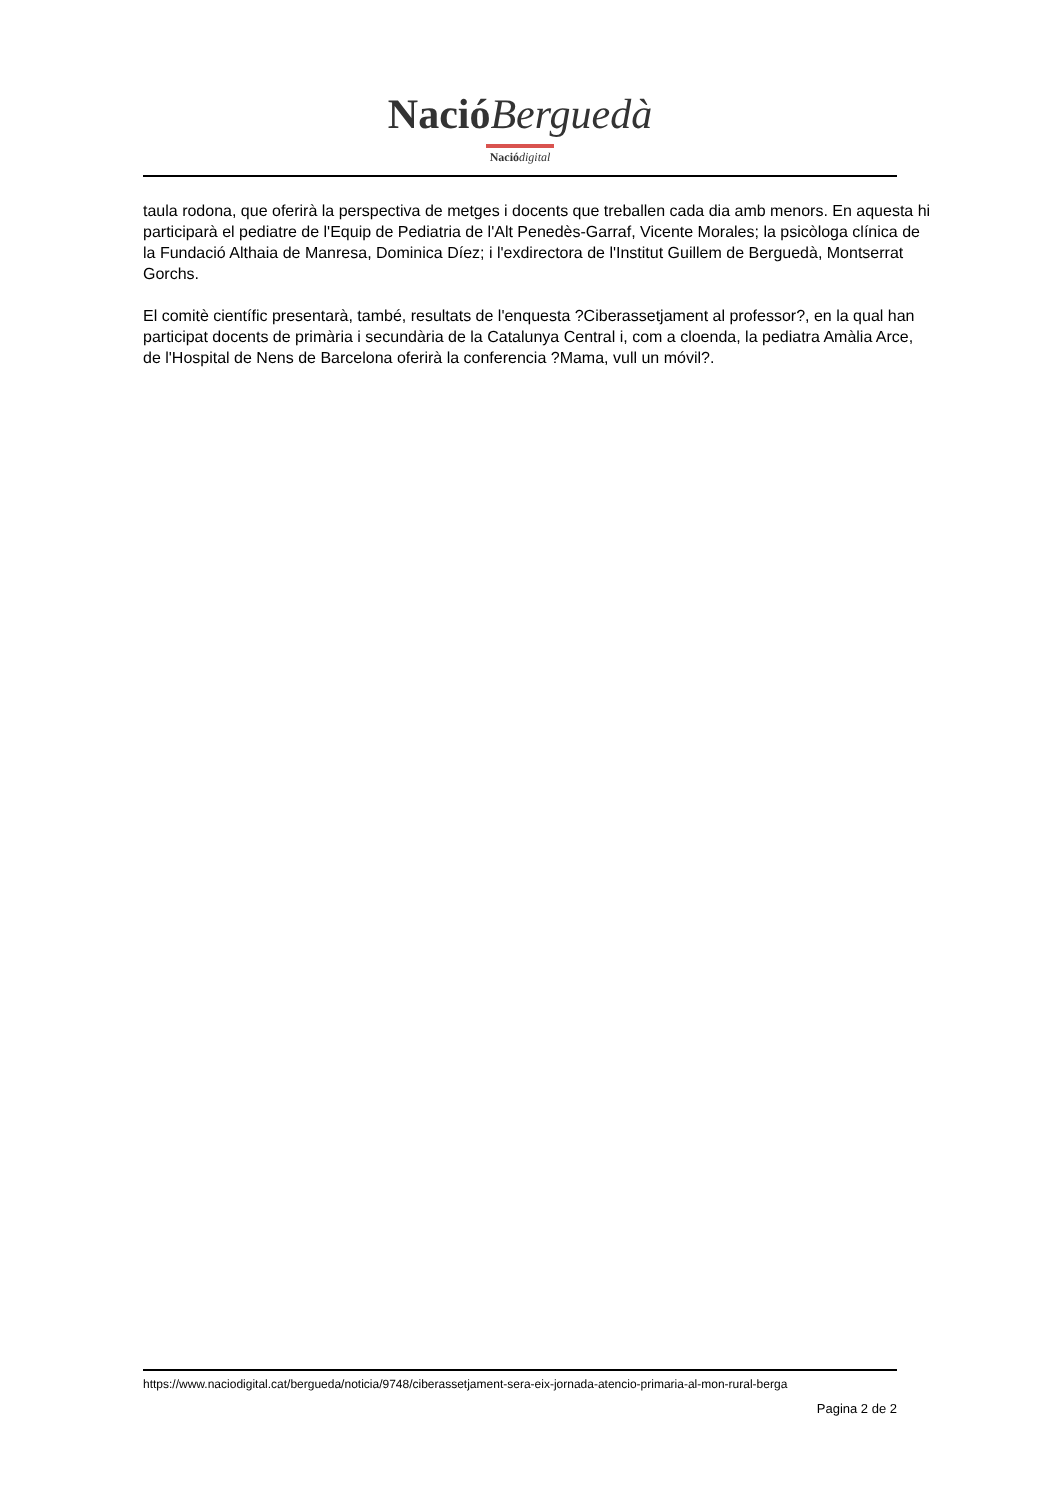Nació Berguedà
Nació digital
taula rodona, que oferirà la perspectiva de metges i docents que treballen cada dia amb menors. En aquesta hi participarà el pediatre de l'Equip de Pediatria de l'Alt Penedès-Garraf, Vicente Morales; la psicòloga clínica de la Fundació Althaia de Manresa, Dominica Díez; i l'exdirectora de l'Institut Guillem de Berguedà, Montserrat Gorchs.
El comitè científic presentarà, també, resultats de l'enquesta ?Ciberassetjament al professor?, en la qual han participat docents de primària i secundària de la Catalunya Central i, com a cloenda, la pediatra Amàlia Arce, de l'Hospital de Nens de Barcelona oferirà la conferencia ?Mama, vull un móvil?.
https://www.naciodigital.cat/bergueda/noticia/9748/ciberassetjament-sera-eix-jornada-atencio-primaria-al-mon-rural-berga
Pagina 2 de 2